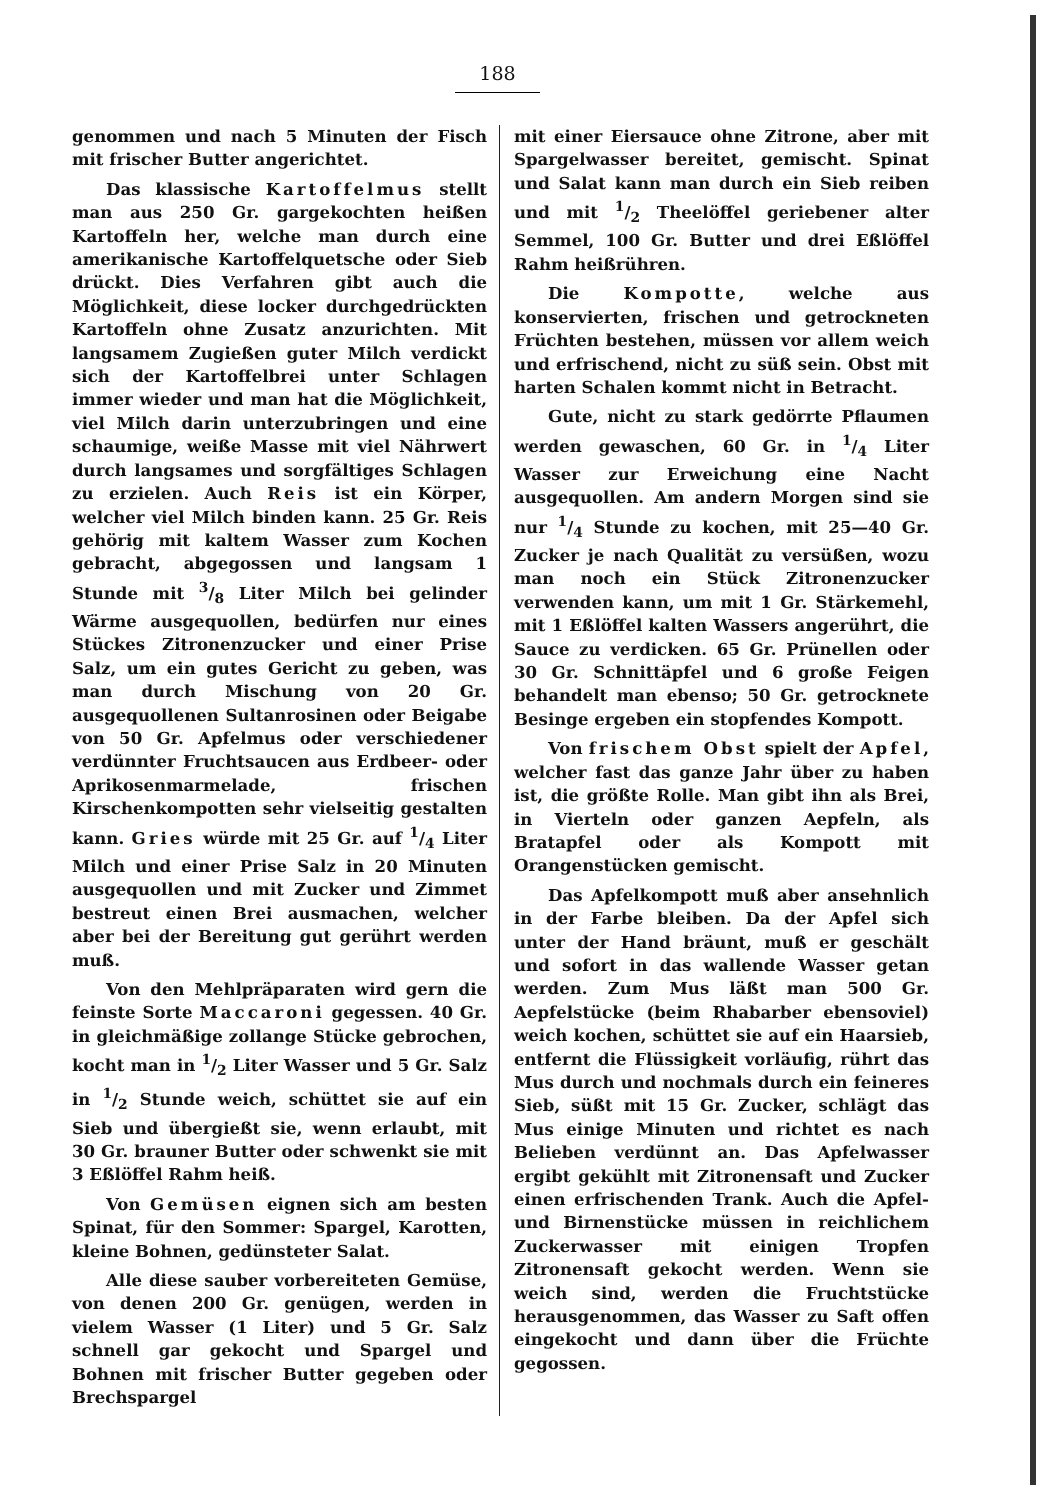188
genommen und nach 5 Minuten der Fisch mit frischer Butter angerichtet.
Das klassische Kartoffelmus stellt man aus 250 Gr. gargekochten heißen Kartoffeln her, welche man durch eine amerikanische Kartoffelquetsche oder Sieb drückt. Dies Verfahren gibt auch die Möglichkeit, diese locker durchgedrückten Kartoffeln ohne Zusatz anzurichten. Mit langsamem Zugießen guter Milch verdickt sich der Kartoffelbrei unter Schlagen immer wieder und man hat die Möglichkeit, viel Milch darin unterzubringen und eine schaumige, weiße Masse mit viel Nährwert durch langsames und sorgfältiges Schlagen zu erzielen. Auch Reis ist ein Körper, welcher viel Milch binden kann. 25 Gr. Reis gehörig mit kaltem Wasser zum Kochen gebracht, abgegossen und langsam 1 Stunde mit 3/8 Liter Milch bei gelinder Wärme ausgequollen, bedürfen nur eines Stückes Zitronenzucker und einer Prise Salz, um ein gutes Gericht zu geben, was man durch Mischung von 20 Gr. ausgequollenen Sultanrosinen oder Beigabe von 50 Gr. Apfelmus oder verschiedener verdünnter Fruchtsaucen aus Erdbeer- oder Aprikosenmarmelade, frischen Kirschenkompotten sehr vielseitig gestalten kann. Gries würde mit 25 Gr. auf 1/4 Liter Milch und einer Prise Salz in 20 Minuten ausgequollen und mit Zucker und Zimmet bestreut einen Brei ausmachen, welcher aber bei der Bereitung gut gerührt werden muß.
Von den Mehlpräparaten wird gern die feinste Sorte Maccaroni gegessen. 40 Gr. in gleichmäßige zollange Stücke gebrochen, kocht man in 1/2 Liter Wasser und 5 Gr. Salz in 1/2 Stunde weich, schüttet sie auf ein Sieb und übergießt sie, wenn erlaubt, mit 30 Gr. brauner Butter oder schwenkt sie mit 3 Eßlöffel Rahm heiß.
Von Gemüsen eignen sich am besten Spinat, für den Sommer: Spargel, Karotten, kleine Bohnen, gedünsteter Salat.
Alle diese sauber vorbereiteten Gemüse, von denen 200 Gr. genügen, werden in vielem Wasser (1 Liter) und 5 Gr. Salz schnell gar gekocht und Spargel und Bohnen mit frischer Butter gegeben oder Brechspargel
mit einer Eiersauce ohne Zitrone, aber mit Spargelwasser bereitet, gemischt. Spinat und Salat kann man durch ein Sieb reiben und mit 1/2 Theelöffel geriebener alter Semmel, 100 Gr. Butter und drei Eßlöffel Rahm heißrühren.
Die Kompotte, welche aus konservierten, frischen und getrockneten Früchten bestehen, müssen vor allem weich und erfrischend, nicht zu süß sein. Obst mit harten Schalen kommt nicht in Betracht.
Gute, nicht zu stark gedörrte Pflaumen werden gewaschen, 60 Gr. in 1/4 Liter Wasser zur Erweichung eine Nacht ausgequollen. Am andern Morgen sind sie nur 1/4 Stunde zu kochen, mit 25—40 Gr. Zucker je nach Qualität zu versüßen, wozu man noch ein Stück Zitronenzucker verwenden kann, um mit 1 Gr. Stärkemehl, mit 1 Eßlöffel kalten Wassers angerührt, die Sauce zu verdicken. 65 Gr. Prünellen oder 30 Gr. Schnittäpfel und 6 große Feigen behandelt man ebenso; 50 Gr. getrocknete Besinge ergeben ein stopfendes Kompott.
Von frischem Obst spielt der Apfel, welcher fast das ganze Jahr über zu haben ist, die größte Rolle. Man gibt ihn als Brei, in Vierteln oder ganzen Aepfeln, als Bratapfel oder als Kompott mit Orangenstücken gemischt.
Das Apfelkompott muß aber ansehnlich in der Farbe bleiben. Da der Apfel sich unter der Hand bräunt, muß er geschält und sofort in das wallende Wasser getan werden. Zum Mus läßt man 500 Gr. Aepfelstücke (beim Rhabarber ebensoviel) weich kochen, schüttet sie auf ein Haarsieb, entfernt die Flüssigkeit vorläufig, rührt das Mus durch und nochmals durch ein feineres Sieb, süßt mit 15 Gr. Zucker, schlägt das Mus einige Minuten und richtet es nach Belieben verdünnt an. Das Apfelwasser ergibt gekühlt mit Zitronensaft und Zucker einen erfrischenden Trank. Auch die Apfel- und Birnenstücke müssen in reichlichem Zuckerwasser mit einigen Tropfen Zitronensaft gekocht werden. Wenn sie weich sind, werden die Fruchtstücke herausgenommen, das Wasser zu Saft offen eingekocht und dann über die Früchte gegossen.